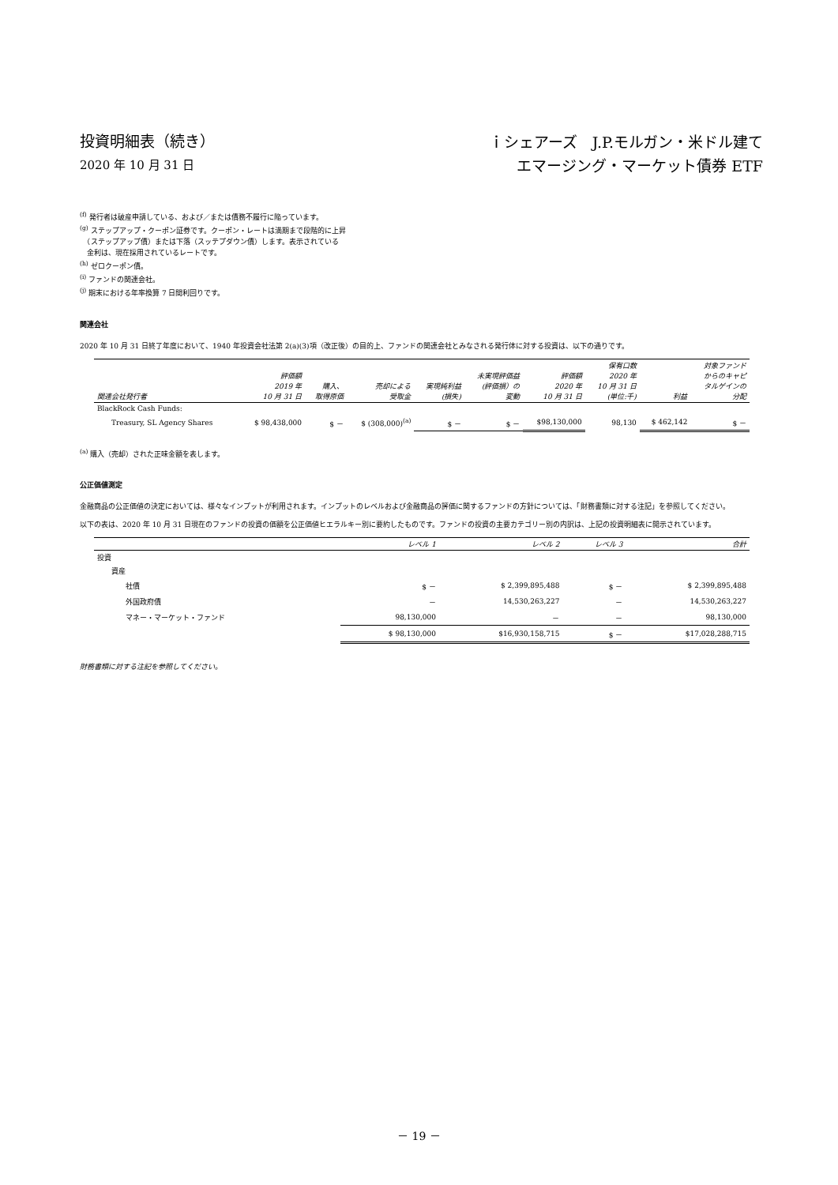投資明細表（続き）
2020 年 10 月 31 日
ｉシェアーズ　J.P.モルガン・米ドル建て
エマージング・マーケット債券 ETF
<sup>(f)</sup> 発行者は破産申請している、および／または債務不履行に陥っています。
<sup>(g)</sup> ステップアップ・クーポン証券です。クーポン・レートは満期まで段階的に上昇
　（ステップアップ債）または下落（スッテプダウン債）します。表示されている
　金利は、現在採用されているレートです。
<sup>(h)</sup> ゼロクーポン債。
<sup>(i)</sup> ファンドの関連会社。
<sup>(j)</sup> 期末における年率換算 7 日間利回りです。
関連会社
2020 年 10 月 31 日終了年度において、1940 年投資会社法第 2(a)(3)項（改正後）の目的上、ファンドの関連会社とみなされる発行体に対する投資は、以下の通りです。
| 関連会社発行者 | 評価額 2019 年 10 月 31 日 | 購入、 取得原価 | 売却による 受取金 | 実現純利益 (損失) | 未実現評価益 (評価損）の 変動 | 評価額 2020 年 10 月 31 日 | 保有口数 2020 年 10 月 31 日 (単位:千) | 利益 | 対象ファンド からのキャピ タルゲインの 分配 |
| --- | --- | --- | --- | --- | --- | --- | --- | --- | --- |
| BlackRock Cash Funds: | | | | | | | | | |
| Treasury, SL Agency Shares | $ 98,438,000 | $ － | $ (308,000)<sup>(a)</sup> | $ － | $ － | $98,130,000 | 98,130 | $ 462,142 | $ － |
<sup>(a)</sup> 購入（売却）された正味金額を表します。
公正価値測定
金融商品の公正価値の決定においては、様々なインプットが利用されます。インプットのレベルおよび金融商品の評価に関するファンドの方針については、「財務書類に対する注記」を参照してください。
以下の表は、2020 年 10 月 31 日現在のファンドの投資の価額を公正価値ヒエラルキー別に要約したものです。ファンドの投資の主要カテゴリー別の内訳は、上記の投資明細表に開示されています。
| | レベル 1 | レベル 2 | レベル 3 | 合計 |
| --- | --- | --- | --- | --- |
| 投資 | | | | |
| 資産 | | | | |
| 社債 | $ － | $ 2,399,895,488 | $ － | $ 2,399,895,488 |
| 外国政府債 | － | 14,530,263,227 | － | 14,530,263,227 |
| マネー・マーケット・ファンド | 98,130,000 | － | － | 98,130,000 |
| | $ 98,130,000 | $16,930,158,715 | $ － | $17,028,288,715 |
財務書類に対する注記を参照してください。
－ 19 －